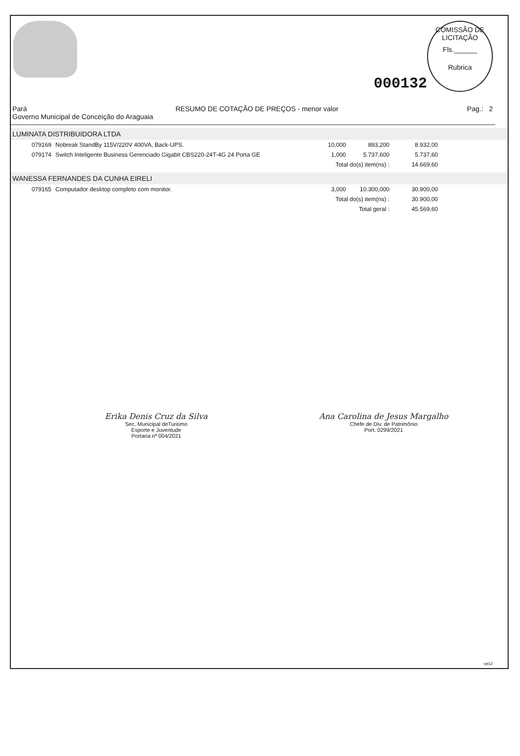000132
COMISSÃO DE LICITAÇÃO
Fls.______
Rubrica
Pará
Governo Municipal de Conceição do Araguaia
RESUMO DE COTAÇÃO DE PREÇOS - menor valor
Pag.: 2
LUMINATA DISTRIBUIDORA LTDA
| 079169 | Nobreak StandBy 115V/220V 400VA, Back-UPS. | 10,000 | 893,200 | 8.932,00 |
| 079174 | Switch Inteligente Business Gerenciado Gigabit CBS220-24T-4G 24 Porta GE | 1,000 | 5.737,600 | 5.737,60 |
| | | Total do(s) item(ns) : | | 14.669,60 |
WANESSA FERNANDES DA CUNHA EIRELI
| 079165 | Computador desktop completo com monitor. | 3,000 | 10.300,000 | 30.900,00 |
| | | Total do(s) item(ns) : | | 30.900,00 |
| | | Total geral : | | 45.569,60 |
Erika Denis Cruz da Silva
Sec. Municipal deTurismo
Esporte e Juventude
Portaria nº 004/2021
Ana Carolina de Jesus Margalho
Chefe de Div. de Patrimônio
Port. 0299/2021
rpt12